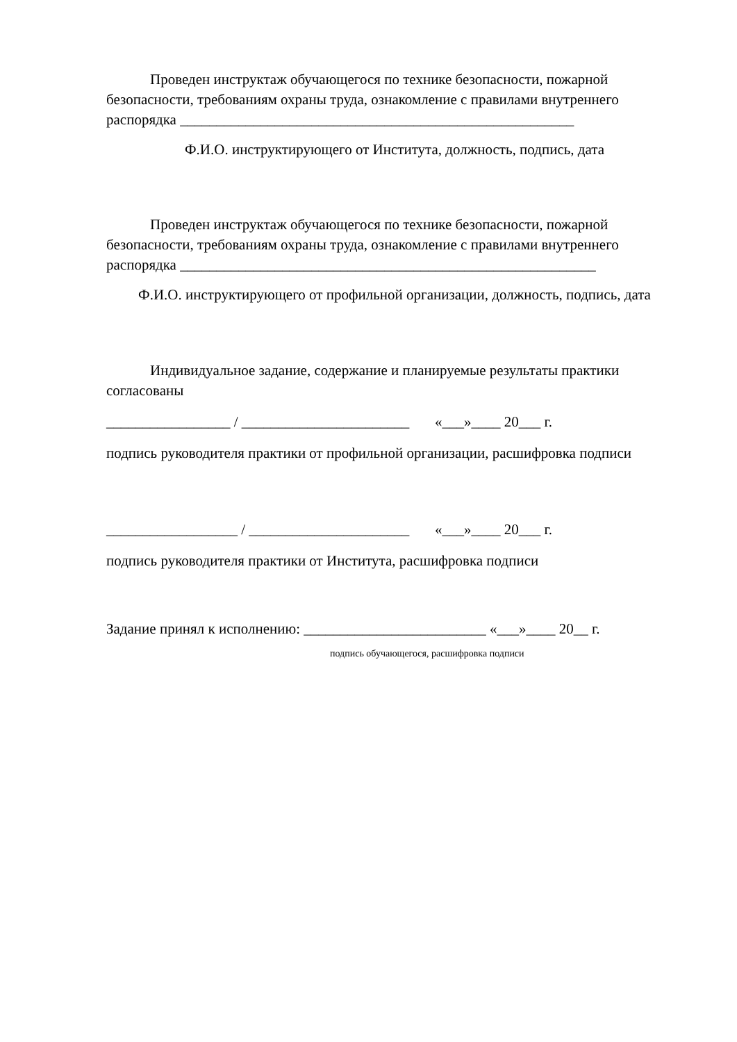Проведен инструктаж обучающегося по технике безопасности, пожарной безопасности, требованиям охраны труда, ознакомление с правилами внутреннего распорядка ______________________________________________________
Ф.И.О. инструктирующего от Института, должность, подпись, дата
Проведен инструктаж обучающегося по технике безопасности, пожарной безопасности, требованиям охраны труда, ознакомление с правилами внутреннего распорядка _________________________________________________________
Ф.И.О. инструктирующего от профильной организации, должность, подпись, дата
Индивидуальное задание, содержание и планируемые результаты практики согласованы
_________________ / _______________________ «___»____ 20___ г.
подпись руководителя практики от профильной организации, расшифровка подписи
__________________ / ______________________ «___»____ 20___ г.
подпись руководителя практики от Института, расшифровка подписи
Задание принял к исполнению: _________________________ «___»____ 20__ г.
подпись обучающегося, расшифровка подписи